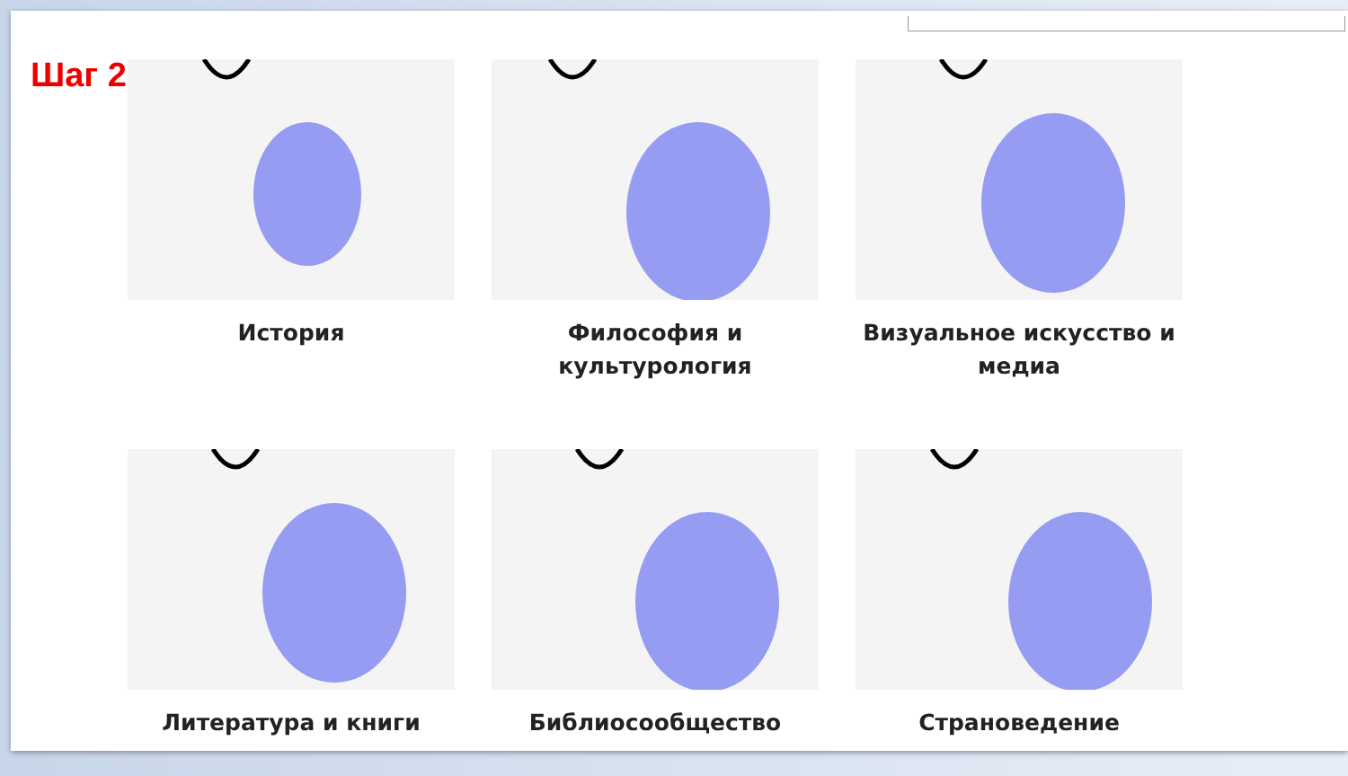Шаг 2
История
Философия и культурология
Визуальное искусство и медиа
Литература и книги
Библиосообщество
Страноведение